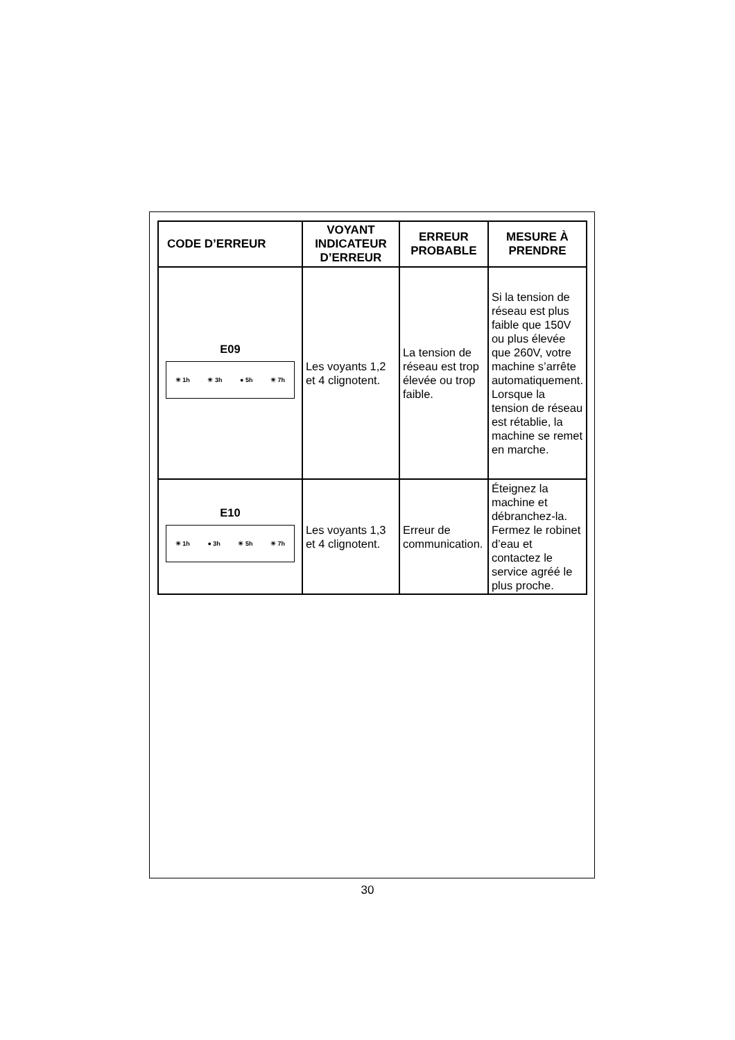| CODE D’ERREUR | VOYANT INDICATEUR D’ERREUR | ERREUR PROBABLE | MESURE À PRENDRE |
| --- | --- | --- | --- |
| E09 ☀ 1h ☀ 3h ● 5h ☀ 7h | Les voyants 1,2 et 4 clignotent. | La tension de réseau est trop élevée ou trop faible. | Si la tension de réseau est plus faible que 150V ou plus élevée que 260V, votre machine s’arrête automatiquement. Lorsque la tension de réseau est rétablie, la machine se remet en marche. |
| E10 ☀ 1h ● 3h ☀ 5h ☀ 7h | Les voyants 1,3 et 4 clignotent. | Erreur de communication. | Éteignez la machine et débranchez-la. Fermez le robinet d’eau et contactez le service agréé le plus proche. |
30